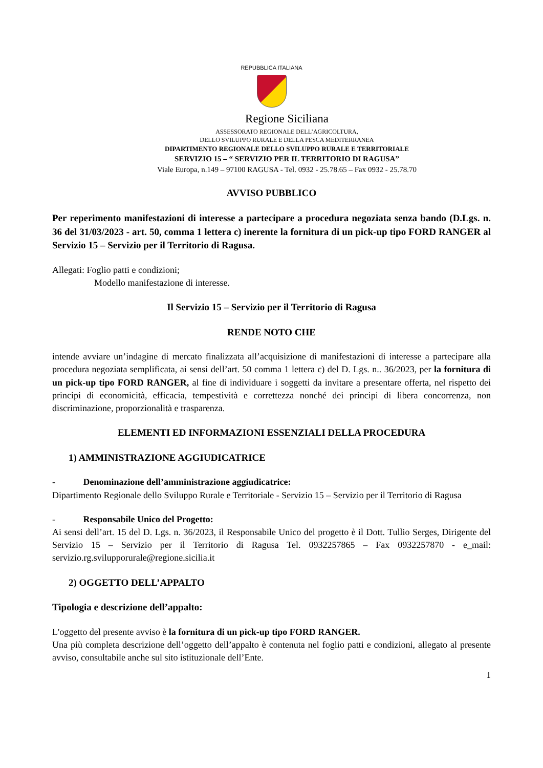REPUBBLICA ITALIANA
Regione Siciliana
ASSESSORATO REGIONALE DELL’AGRICOLTURA,
DELLO SVILUPPO RURALE E DELLA PESCA MEDITERRANEA
DIPARTIMENTO REGIONALE DELLO SVILUPPO RURALE E TERRITORIALE
SERVIZIO 15 – “ SERVIZIO PER IL TERRITORIO DI RAGUSA”
Viale Europa, n.149 – 97100 RAGUSA - Tel. 0932 - 25.78.65 – Fax 0932 - 25.78.70
AVVISO PUBBLICO
Per reperimento manifestazioni di interesse a partecipare a procedura negoziata senza bando (D.Lgs. n. 36 del 31/03/2023 - art. 50, comma 1 lettera c) inerente la fornitura di un pick-up tipo FORD RANGER al Servizio 15 – Servizio per il Territorio di Ragusa.
Allegati: Foglio patti e condizioni;
Modello manifestazione di interesse.
Il Servizio 15 – Servizio per il Territorio di Ragusa
RENDE NOTO CHE
intende avviare un’indagine di mercato finalizzata all’acquisizione di manifestazioni di interesse a partecipare alla procedura negoziata semplificata, ai sensi dell’art. 50 comma 1 lettera c) del D. Lgs. n.. 36/2023, per la fornitura di un pick-up tipo FORD RANGER, al fine di individuare i soggetti da invitare a presentare offerta, nel rispetto dei principi di economicità, efficacia, tempestività e correttezza nonché dei principi di libera concorrenza, non discriminazione, proporzionalità e trasparenza.
ELEMENTI ED INFORMAZIONI ESSENZIALI DELLA PROCEDURA
1) AMMINISTRAZIONE AGGIUDICATRICE
- Denominazione dell’amministrazione aggiudicatrice:
Dipartimento Regionale dello Sviluppo Rurale e Territoriale - Servizio 15 – Servizio per il Territorio di Ragusa
- Responsabile Unico del Progetto:
Ai sensi dell’art. 15 del D. Lgs. n. 36/2023, il Responsabile Unico del progetto è il Dott. Tullio Serges, Dirigente del Servizio 15 – Servizio per il Territorio di Ragusa Tel. 0932257865 – Fax 0932257870 - e_mail: servizio.rg.svilupporurale@regione.sicilia.it
2) OGGETTO DELL’APPALTO
Tipologia e descrizione dell’appalto:
L'oggetto del presente avviso è la fornitura di un pick-up tipo FORD RANGER.
Una più completa descrizione dell’oggetto dell’appalto è contenuta nel foglio patti e condizioni, allegato al presente avviso, consultabile anche sul sito istituzionale dell’Ente.
1